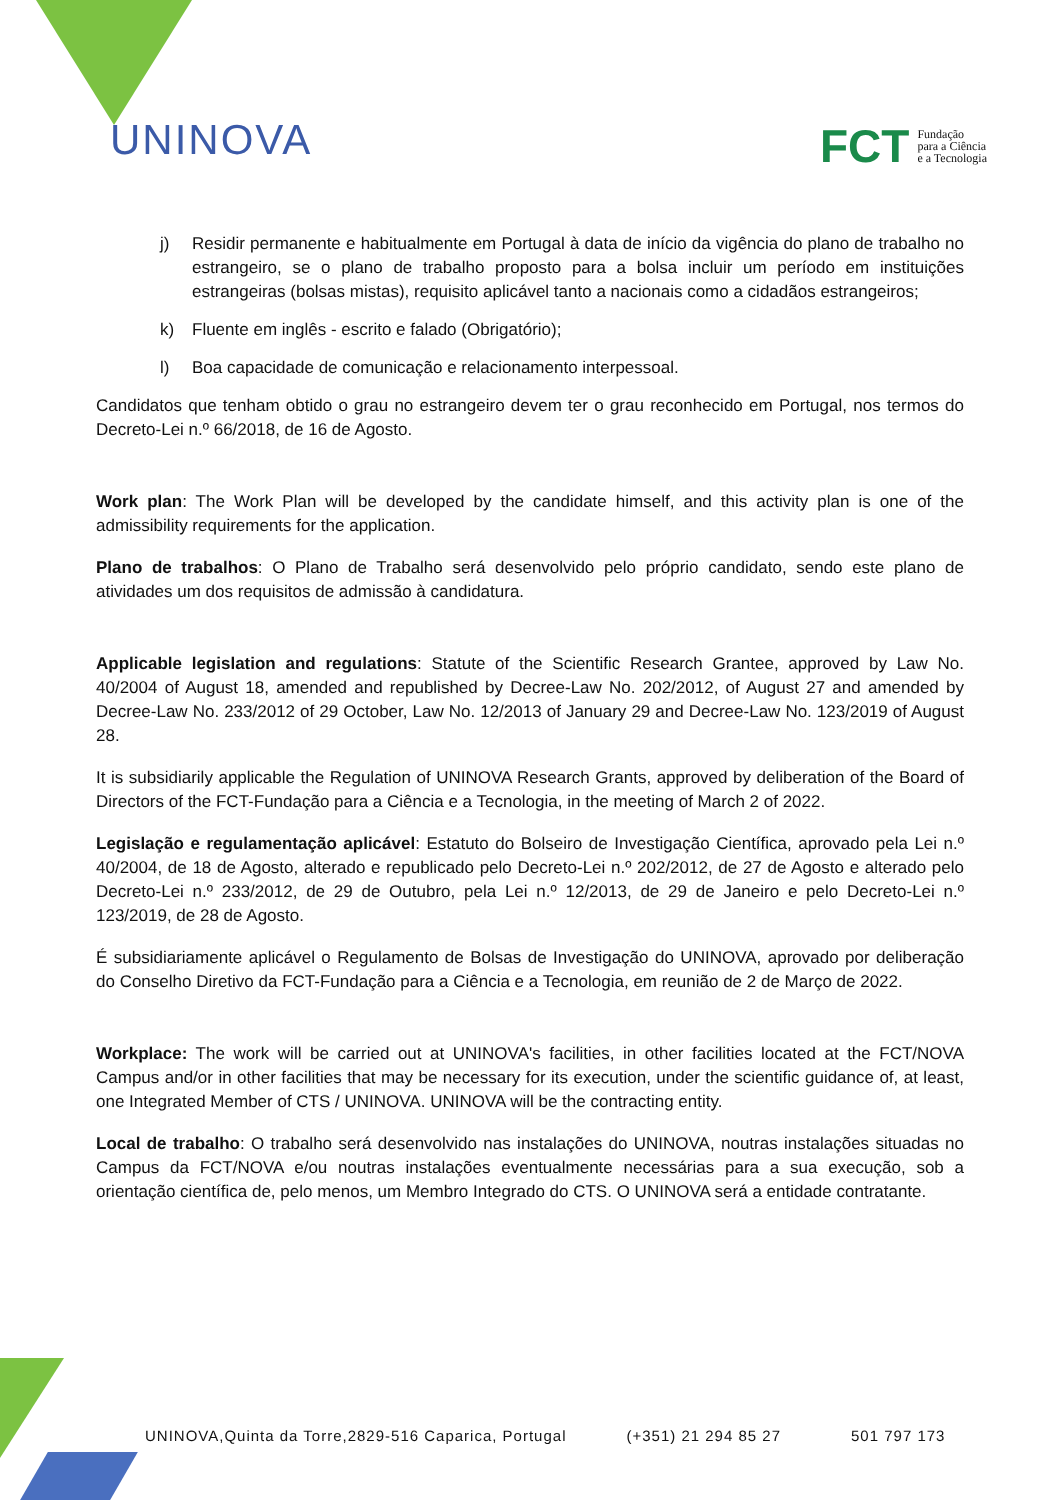UNINOVA
FCT Fundação
para a Ciência
e a Tecnologia
j) Residir permanente e habitualmente em Portugal à data de início da vigência do plano de trabalho no estrangeiro, se o plano de trabalho proposto para a bolsa incluir um período em instituições estrangeiras (bolsas mistas), requisito aplicável tanto a nacionais como a cidadãos estrangeiros;
k) Fluente em inglês - escrito e falado (Obrigatório);
l) Boa capacidade de comunicação e relacionamento interpessoal.
Candidatos que tenham obtido o grau no estrangeiro devem ter o grau reconhecido em Portugal, nos termos do Decreto-Lei n.º 66/2018, de 16 de Agosto.
Work plan: The Work Plan will be developed by the candidate himself, and this activity plan is one of the admissibility requirements for the application.
Plano de trabalhos: O Plano de Trabalho será desenvolvido pelo próprio candidato, sendo este plano de atividades um dos requisitos de admissão à candidatura.
Applicable legislation and regulations: Statute of the Scientific Research Grantee, approved by Law No. 40/2004 of August 18, amended and republished by Decree-Law No. 202/2012, of August 27 and amended by Decree-Law No. 233/2012 of 29 October, Law No. 12/2013 of January 29 and Decree-Law No. 123/2019 of August 28.
It is subsidiarily applicable the Regulation of UNINOVA Research Grants, approved by deliberation of the Board of Directors of the FCT-Fundação para a Ciência e a Tecnologia, in the meeting of March 2 of 2022.
Legislação e regulamentação aplicável: Estatuto do Bolseiro de Investigação Científica, aprovado pela Lei n.º 40/2004, de 18 de Agosto, alterado e republicado pelo Decreto-Lei n.º 202/2012, de 27 de Agosto e alterado pelo Decreto-Lei n.º 233/2012, de 29 de Outubro, pela Lei n.º 12/2013, de 29 de Janeiro e pelo Decreto-Lei n.º 123/2019, de 28 de Agosto.
É subsidiariamente aplicável o Regulamento de Bolsas de Investigação do UNINOVA, aprovado por deliberação do Conselho Diretivo da FCT-Fundação para a Ciência e a Tecnologia, em reunião de 2 de Março de 2022.
Workplace: The work will be carried out at UNINOVA's facilities, in other facilities located at the FCT/NOVA Campus and/or in other facilities that may be necessary for its execution, under the scientific guidance of, at least, one Integrated Member of CTS / UNINOVA. UNINOVA will be the contracting entity.
Local de trabalho: O trabalho será desenvolvido nas instalações do UNINOVA, noutras instalações situadas no Campus da FCT/NOVA e/ou noutras instalações eventualmente necessárias para a sua execução, sob a orientação científica de, pelo menos, um Membro Integrado do CTS. O UNINOVA será a entidade contratante.
UNINOVA,Quinta da Torre,2829-516 Caparica, Portugal (+351) 21 294 85 27 501 797 173